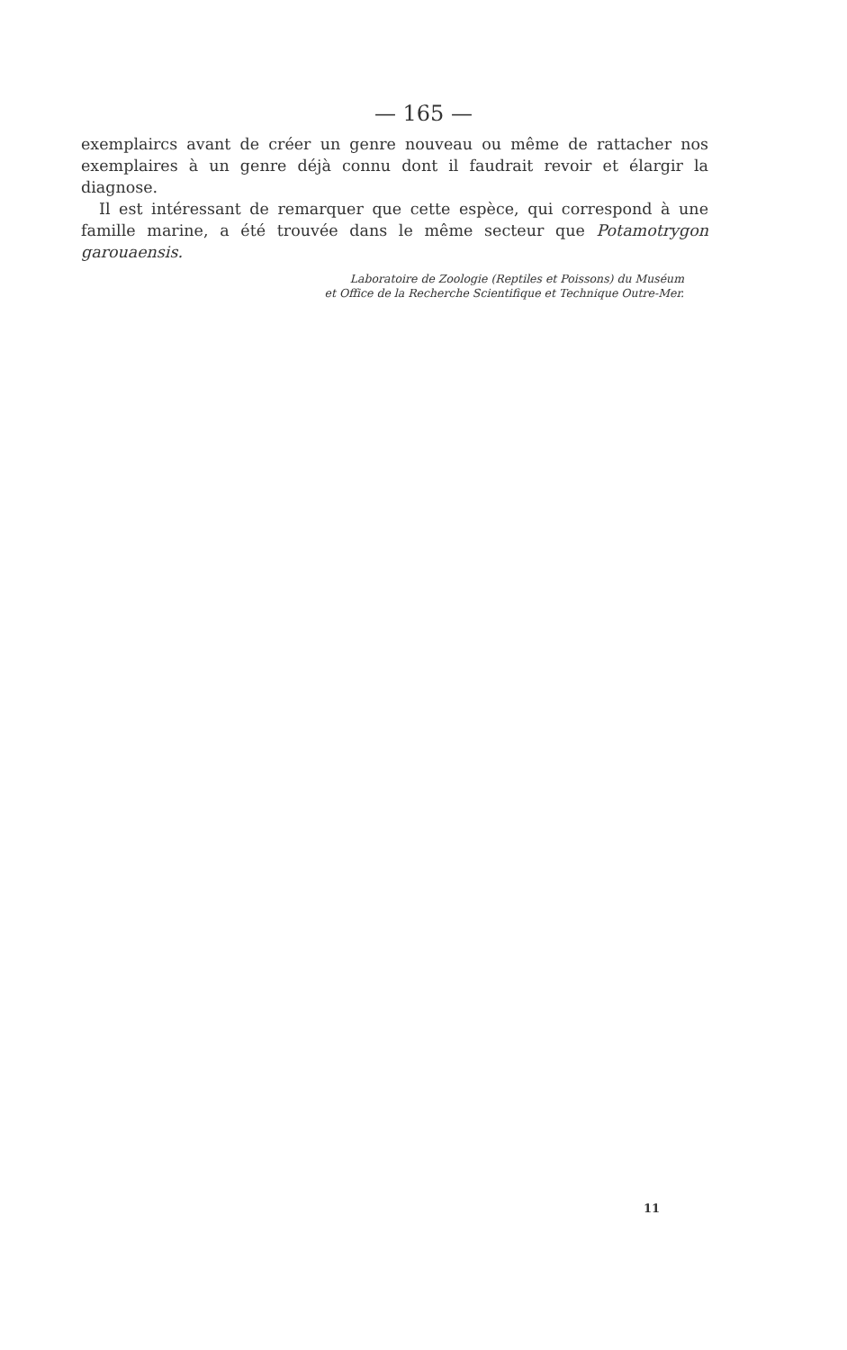— 165 —
exemplaircs avant de créer un genre nouveau ou même de rattacher nos exemplaires à un genre déjà connu dont il faudrait revoir et élargir la diagnose.
Il est intéressant de remarquer que cette espèce, qui correspond à une famille marine, a été trouvée dans le même secteur que Potamotrygon garouaensis.
Laboratoire de Zoologie (Reptiles et Poissons) du Muséum
et Office de la Recherche Scientifique et Technique Outre-Mer.
11